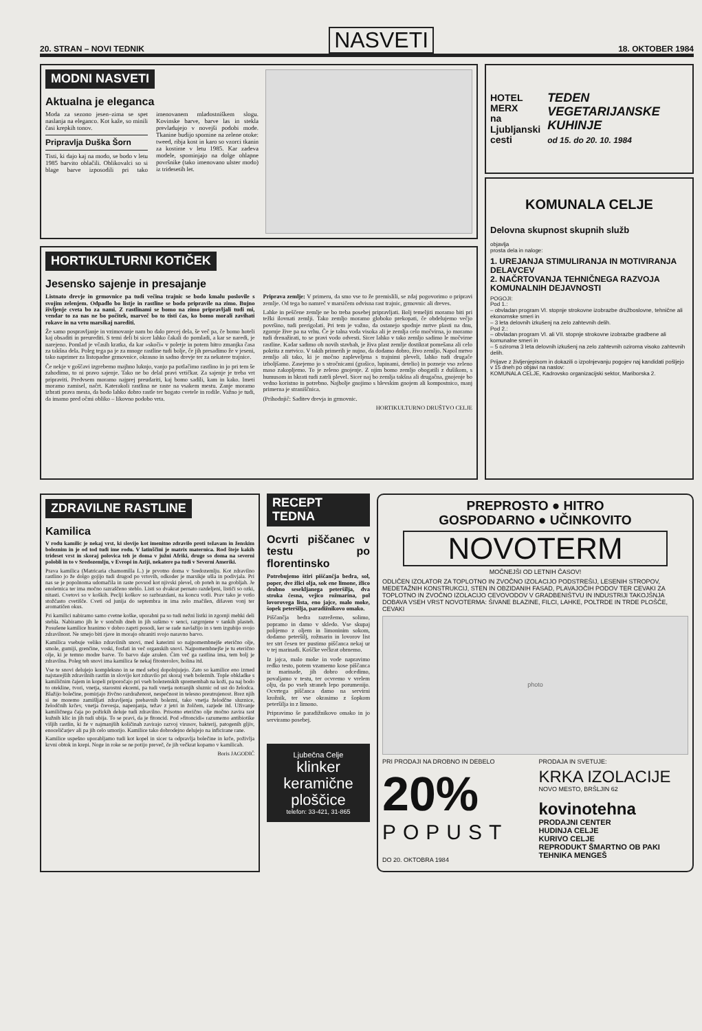20. STRAN – NOVI TEDNIK NASVETI 18. OKTOBER 1984
MODNI NASVETI
Aktualna je eleganca
Moda za sezono jesen–zima se spet naslanja na eleganco. Kot kaže, so minili časi krepkih tonov.
Pripravlja Duška Šorn
Tisti, ki dajo kaj na modo, se bodo v letu 1985 barvito oblačili. Oblikovalci so si blage barve izposodili pri tako imenovanem mladostniškem slogu. Kovinske barve, barve las in stekla prevladujejo v novejši podobi mode. Tkanine budijo spomine na zelene otoke: tweed, ribja kost in karo so vzorci tkanin za kostime v letu 1985. Kar zadeva modele, spominjajo na dolge ohlapne površnike (tako imenovano ulster modo) iz tridesetih let.
HOTEL
MERX
na
Ljubljanski
cesti
TEDEN VEGETARIJANSKE KUHINJE
od 15. do 20. 10. 1984
KOMUNALA CELJE
Delovna skupnost skupnih služb
objavlja
prosta dela in naloge:
1. UREJANJA STIMULIRANJA IN MOTIVIRANJA DELAVCEV
2. NAČRTOVANJA TEHNIČNEGA RAZVOJA KOMUNALNIH DEJAVNOSTI
POGOJI:
Pod 1.:
– obvladan program VI. stopnje strokovne izobrazbe družboslovne, tehnične ali ekonomske smeri in
– 3 leta delovnih izkušenj na zelo zahtevnih delih.
Pod 2.:
– obvladan program VI. ali VII. stopnje strokovne izobrazbe gradbene ali komunalne smeri in
– 5 oziroma 3 leta delovnih izkušenj na zelo zahtevnih oziroma visoko zahtevnih delih.
Prijave z življenjepisom in dokazili o izpolnjevanju pogojev naj kandidati pošljejo v 15 dneh po objavi na naslov:
KOMUNALA CELJE, Kadrovsko organizacijski sektor, Mariborska 2.
HORTIKULTURNI KOTIČEK
Jesensko sajenje in presajanje
Listnato drevje in grmovnice pa tudi večina trajnic se bodo kmalu poslovile s svojim zelenjem. Odpadlo bo listje in rastline se bodo pripravile na zimo. Bujno življenje cveta bo za nami. Z rastlinami se bomo na zimo pripravljali tudi mi, vendar to za nas ne bo počitek, marveč bo to tisti čas, ko bomo morali zavihati rokave in na vrtu marsikaj narediti.
Že samo pospravljanje in vzimovanje nam bo dalo precej dela, še več pa, če bomo hoteli kaj obsaditi in preurediti. S temi deli bi sicer lahko čakali do pomladi, a kar se naredi, je narejeno. Pomlad je včasih kratka, da kar »skoči« v poletje in potem hitro zmanjka časa za takšna dela. Poleg tega pa je za mnoge rastline tudi bolje, če jih presadimo že v jeseni, tako naprimer za listopadne grmovnice, okrasno in sadno drevje ter za nekatere trajnice.
Če nekje v goščavi izgrebemo majhno luknjo, vanjo pa potlačimo rastlino in jo pri tem še zahodimo, to ni pravo sajenje. Tako ne bo delal pravi vrtičkar. Za sajenje je treba vrt pripraviti. Predvsem moramo najprej preudariti, kaj bomo sadili, kam in kako. Imeti moramo zamisel, načrt. Katerakoli rastlina ne raste na vsakem mestu. Zanje moramo izbrati prava mesta, da bodo lahko dobro rastle ter bogato cvetele in rodile. Važno je tudi, da imamo pred očmi obliko – likovno podobo vrta.
Priprava zemlje: V primeru, da smo vse to že premislili, se zdaj pogovorimo o pripravi zemlje. Od tega bo namreč v marsičem odvisna rast trajnic, grmovnic ali dreves.
Lahke in peščene zemlje ne bo treba posebej pripravljati. Bolj temeljiti moramo biti pri težki ilovnati zemlji. Tako zemljo moramo globoko prekopati, če obdelujemo večjo površino, tudi prerigolati. Pri tem je važno, da ostanejo spodnje mrtve plasti na dnu, zgornje žive pa na vrhu. Če je talna voda visoka ali je zemlja celo močvirna, jo moramo tudi drenažirati, to se pravi vodo odvesti. Sicer lahko v tako zemljo sadimo le močvirne rastline. Kadar sadimo ob novih stavbah, je živa plast zemlje dostikrat pomešana ali celo pokrita z mrtvico. V takih primerih je nujno, da dodamo dobro, živo zemljo. Napol mrtvo zemljo ali tako, ki je močno zapleveljena s trajnimi pleveli, lahko tudi drugače izboljšamo. Zasejemo jo s stročnicami (grašico, lupinami, detelio) in pozneje vso zeleno maso zakopljemo. To je zeleno gnojenje. Z njim bomo zemljo obogatili z dušikom, s humusom in hkrati tudi zatrli plevel. Sicer naj bo zemlja takšna ali drugačna, gnojenje bo vedno koristno in potrebno. Najbolje gnojimo s hlevskim gnojem ali kompostnico, manj primerna je straniščnica.
(Prihodnjič: Saditev drevja in grmovnic.
HORTIKULTURNO DRUŠTVO CELJE
ZDRAVILNE RASTLINE
Kamilica
V rodu kamilic je nekaj vrst, ki slovijo kot imenitno zdravilo proti težavam in ženskim boleznim in je od tod tudi ime rodu. V latinščini je matrix maternica. Rod šteje kakih trideset vrst in skoraj polovica teh je doma v južni Afriki, druge so doma na severni polobli in to v Sredozemlju, v Evropi in Aziji, nekatere pa tudi v Severni Ameriki.
Prava kamilica (Matricaria chamomilla L.) je prvotno doma v Sredozemlju. Kot zdravilno rastlino jo že dolgo gojijo tudi drugod po vrtovih, odkoder je marsikje ušla in podivjala. Pri nas se je popolnoma udomačila in raste povsod kot njivski plevel, ob poteh in na grobljah. Je enoletnica ter ima močno razraščeno steblo. Listi so dvakrat pernato razdeljeni, lističi so ozki, nitasti. Cvetovi so v koških. Peclji koškov so razbrazdani, na koncu votli. Prav tako je votlo stožčasto cvetišče. Cveti od junija do septembra in ima zelo značilen, dišaven vonj ter aromatičen okus.
Pri kamilici nabiramo samo cvetne koške, uporabni pa so tudi nežni listki in zgornji mehki deli stebla. Nabiramo jih le v sončnih dneh in jih sušimo v senci, razgrnjene v tankih plasteh. Posušene kamilice hranimo v dobro zaprti posodi, ker se rade navlažijo in s tem izgubijo svojo zdravilnost. Ne smejo biti rjave in morajo ohraniti svojo naravno barvo.
Kamilica vsebuje veliko zdravilnih snovi, med katerimi so najpomembnejše eterično olje, smole, gumiji, grenčine, voski, fosfati in več organskih snovi. Najpomembnejše je tu eterično olje, ki je temno modre barve. To barvo daje azulen. Čim več ga rastlina ima, tem bolj je zdravilna. Poleg teh snovi ima kamilica še nekaj fitosterolov, holina itd.
Vse te snovi delujejo kompleksno in se med seboj dopolnjujejo. Zato so kamilice eno izmed najstarejših zdravilnih rastlin in slovijo kot zdravilo pri skoraj vseh boleznih. Tople obkladke s kamiličnim čajem in kopeli priporočajo pri vseh bolezenskih spremembah na koži, pa naj bodo to otekline, tvori, vnetja, starostni ekcemi, pa tudi vnetja notranjih sluznic od ust do želodca. Blažijo bolečine, pomirjajo živčno razdraženost, nespečnost in telesno preutrujenost. Brez njih si ne moremo zamišljati zdravljenja prebavnih bolezni, tako vnetja želodčne sluznice, želodčnih krčev, vnetja črevesja, napenjanja, težav z jetri in žolčem, razjede itd. Uživanje kamiličnega čaja po požirkih deluje tudi zdravilno. Prisotno eterično olje močno zavira rast kužnih klic in jih tudi ubija. To se pravi, da je fitoncid. Pod »fitoncidi« razumemo antibiotike višjih rastlin, ki že v najmanjših količinah zavirajo razvoj virusov, bakterij, patogenih gljiv, enoceličarjev ali pa jih celo umorijo. Kamilice tako dobrodejno delujejo na inficirane rane.
Kamilice uspešno uporabljamo tudi kot kopel in sicer ta odpravlja bolečine in krče, poživlja krvni obtok in krepi. Noge in roke se ne potijo preveč, če jih večkrat kopamo v kamilicah.
Boris JAGODIČ
RECEPT TEDNA
Ocvrti piščanec v testu po florentinsko
Potrebujemo štiri piščančja bedra, sol, poper, dve žlici olja, sok ene limone, žlico drobno sesekljanega peteršilja, dva stroka česna, vejico rožmarina, pol lovorovega lista, eno jajce, malo moke, šopek peteršilja, paradižnikovo omako.
Piščančja bedra razrežemo, solimo, popramo in damo v skledo. Vse skupaj polijemo z oljem in limoninim sokom, dodamo peteršilj, rožmarin in lovorov list ter strt česen ter pustimo piščanca nekaj ur v tej marinadi. Koščke večkrat obrnemo.
Iz jajca, malo moke in vode napravimo redko testo, potem vzamemo kose piščanca iz marinade, jih dobro odcedimo, povaljamo v testu, ter ocvremo v vrelem olju, da po vseh straneh lepo porumenijo. Ocvrtega piščanca damo na servirni krožnik, ter vse okrasimo z šopkom peteršilja in z limono.
Pripravimo še paradižnikovo omako in jo serviramo posebej.
Ljubečna Celje
klinker keramične ploščice
telefon: 33-421, 31-865
PREPROSTO ● HITRO
GOSPODARNO ● UČINKOVITO
NOVOTERM
MOČNEJŠI OD LETNIH ČASOV!
ODLIČEN IZOLATOR ZA TOPLOTNO IN ZVOČNO IZOLACIJO PODSTREŠIJ, LESENIH STROPOV, MEDETAŽNIH KONSTRUKCIJ, STEN IN OBZIDANIH FASAD, PLAVAJOČIH PODOV TER CEVAKI ZA TOPLOTNO IN ZVOČNO IZOLACIJO CEVOVODOV V GRADBENIŠTVU IN INDUSTRIJI TAKOJŠNJA DOBAVA VSEH VRST NOVOTERMA: ŠIVANE BLAZINE, FILCI, LAHKE, POLTRDE IN TRDE PLOŠČE, CEVAKI
photo
PRI PRODAJI NA DROBNO IN DEBELO
20%
POPUST
DO 20. OKTOBRA 1984
PRODAJA IN SVETUJE:
KRKA IZOLACIJE
NOVO MESTO, BRŠLJIN 62
kovinotehna
PRODAJNI CENTER
HUDINJA CELJE
KURIVO CELJE
REPRODUKT ŠMARTNO OB PAKI
TEHNIKA MENGEŠ